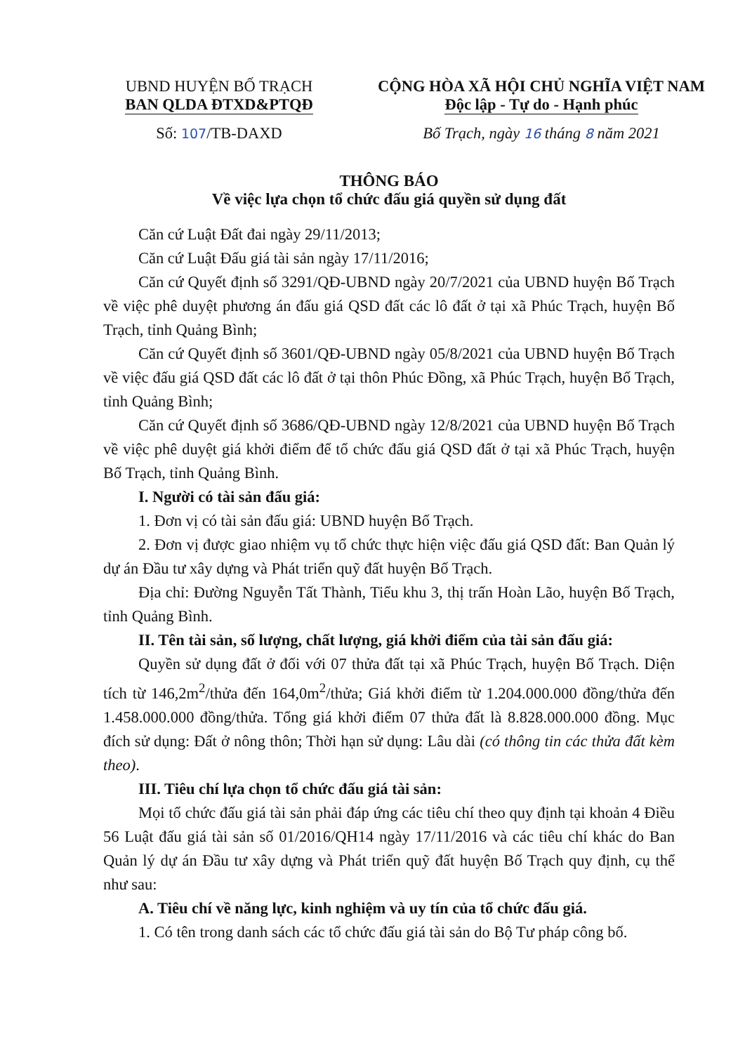UBND HUYỆN BỐ TRẠCH
BAN QLDA ĐTXD&PTQĐ
Số: 107/TB-DAXD
CỘNG HÒA XÃ HỘI CHỦ NGHĨA VIỆT NAM
Độc lập - Tự do - Hạnh phúc
Bố Trạch, ngày 16 tháng 8 năm 2021
THÔNG BÁO
Về việc lựa chọn tổ chức đấu giá quyền sử dụng đất
Căn cứ Luật Đất đai ngày 29/11/2013;
Căn cứ Luật Đấu giá tài sản ngày 17/11/2016;
Căn cứ Quyết định số 3291/QĐ-UBND ngày 20/7/2021 của UBND huyện Bố Trạch về việc phê duyệt phương án đấu giá QSD đất các lô đất ở tại xã Phúc Trạch, huyện Bố Trạch, tỉnh Quảng Bình;
Căn cứ Quyết định số 3601/QĐ-UBND ngày 05/8/2021 của UBND huyện Bố Trạch về việc đấu giá QSD đất các lô đất ở tại thôn Phúc Đồng, xã Phúc Trạch, huyện Bố Trạch, tỉnh Quảng Bình;
Căn cứ Quyết định số 3686/QĐ-UBND ngày 12/8/2021 của UBND huyện Bố Trạch về việc phê duyệt giá khởi điểm để tổ chức đấu giá QSD đất ở tại xã Phúc Trạch, huyện Bố Trạch, tỉnh Quảng Bình.
I. Người có tài sản đấu giá:
1. Đơn vị có tài sản đấu giá: UBND huyện Bố Trạch.
2. Đơn vị được giao nhiệm vụ tổ chức thực hiện việc đấu giá QSD đất: Ban Quản lý dự án Đầu tư xây dựng và Phát triển quỹ đất huyện Bố Trạch.
Địa chỉ: Đường Nguyễn Tất Thành, Tiểu khu 3, thị trấn Hoàn Lão, huyện Bố Trạch, tỉnh Quảng Bình.
II. Tên tài sản, số lượng, chất lượng, giá khởi điểm của tài sản đấu giá:
Quyền sử dụng đất ở đối với 07 thửa đất tại xã Phúc Trạch, huyện Bố Trạch. Diện tích từ 146,2m<sup>2</sup>/thửa đến 164,0m<sup>2</sup>/thửa; Giá khởi điểm từ 1.204.000.000 đồng/thửa đến 1.458.000.000 đồng/thửa. Tổng giá khởi điểm 07 thửa đất là 8.828.000.000 đồng. Mục đích sử dụng: Đất ở nông thôn; Thời hạn sử dụng: Lâu dài (có thông tin các thửa đất kèm theo).
III. Tiêu chí lựa chọn tổ chức đấu giá tài sản:
Mọi tổ chức đấu giá tài sản phải đáp ứng các tiêu chí theo quy định tại khoản 4 Điều 56 Luật đấu giá tài sản số 01/2016/QH14 ngày 17/11/2016 và các tiêu chí khác do Ban Quản lý dự án Đầu tư xây dựng và Phát triển quỹ đất huyện Bố Trạch quy định, cụ thể như sau:
A. Tiêu chí về năng lực, kinh nghiệm và uy tín của tổ chức đấu giá.
1. Có tên trong danh sách các tổ chức đấu giá tài sản do Bộ Tư pháp công bố.